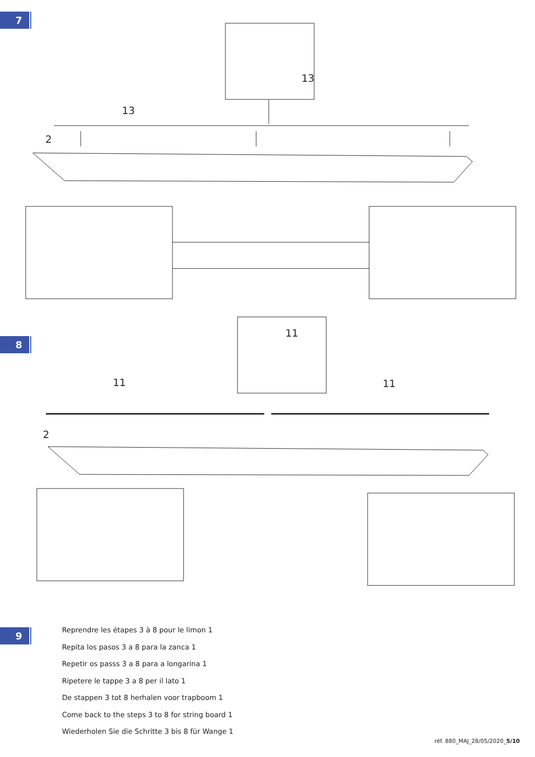7
13
13
2
8
11
11
11
2
Reprendre les étapes 3 à 8 pour le limon 1
Repita los pasos 3 a 8 para la zanca 1
Repetir os passs 3 a 8 para a longarina 1
Ripetere le tappe 3 a 8 per il lato 1
De stappen 3 tot 8 herhalen voor trapboom 1
Come back to the steps 3 to 8 for string board 1
Wiederholen Sie die Schritte 3 bis 8 für Wange 1
9
réf. 880_MAJ_28/05/2020_5/10